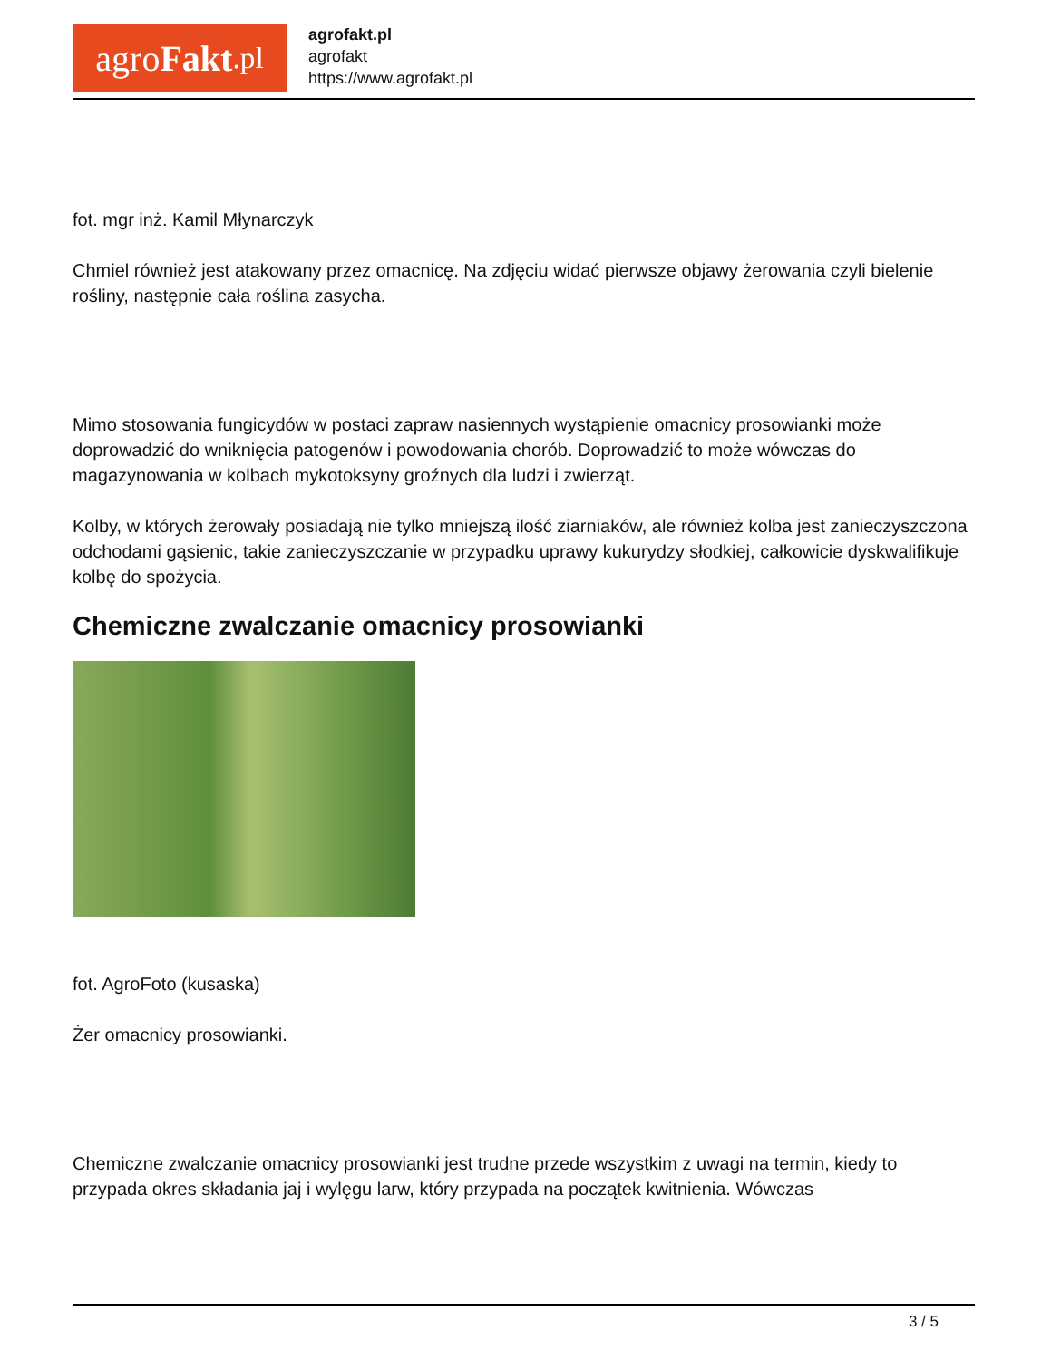agro Fakt.pl
agrofakt.pl
agrofakt
https://www.agrofakt.pl
fot. mgr inż. Kamil Młynarczyk
Chmiel również jest atakowany przez omacnicę. Na zdjęciu widać pierwsze objawy żerowania czyli bielenie rośliny, następnie cała roślina zasycha.
Mimo stosowania fungicydów w postaci zapraw nasiennych wystąpienie omacnicy prosowianki może doprowadzić do wniknięcia patogenów i powodowania chorób. Doprowadzić to może wówczas do magazynowania w kolbach mykotoksyny groźnych dla ludzi i zwierząt.
Kolby, w których żerowały posiadają nie tylko mniejszą ilość ziarniaków, ale również kolba jest zanieczyszczona odchodami gąsienic, takie zanieczyszczanie w przypadku uprawy kukurydzy słodkiej, całkowicie dyskwalifikuje kolbę do spożycia.
Chemiczne zwalczanie omacnicy prosowianki
fot. AgroFoto (kusaska)
Żer omacnicy prosowianki.
Chemiczne zwalczanie omacnicy prosowianki jest trudne przede wszystkim z uwagi na termin, kiedy to przypada okres składania jaj i wylęgu larw, który przypada na początek kwitnienia. Wówczas
3 / 5